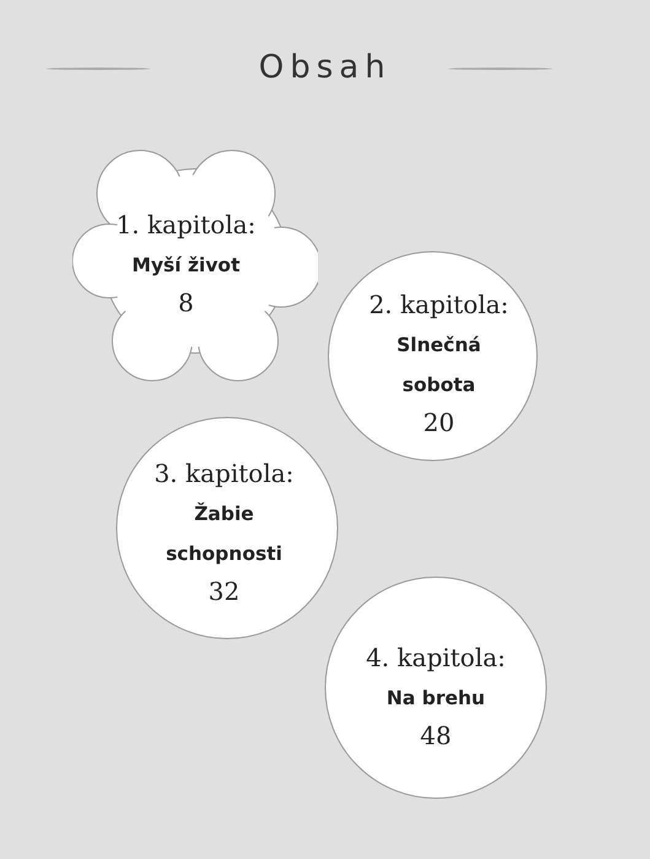Obsah
1. kapitola:
Myší život
8
2. kapitola:
Slnečná
sobota
20
3. kapitola:
Žabie
schopnosti
32
4. kapitola:
Na brehu
48